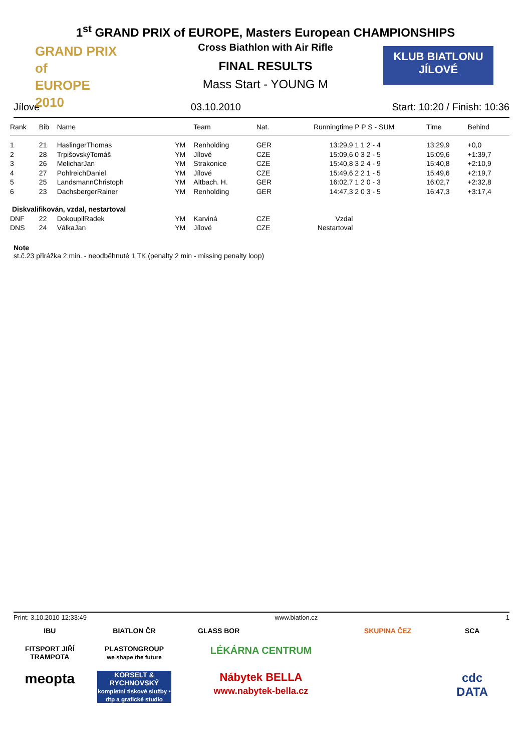GRAND PRIX
of
EUROPE 2010
KLUB BIATLONU
JÍLOVÉ
1<sup>st</sup> GRAND PRIX of EUROPE, Masters European CHAMPIONSHIPS
Cross Biathlon with Air Rifle
FINAL RESULTS
Mass Start - YOUNG M
Jílové 03.10.2010 Start: 10:20 / Finish: 10:36
| Rank | Bib | Name | | Team | Nat. | Runningtime | P P S - SUM | Time | Behind |
| --- | --- | --- | --- | --- | --- | --- | --- | --- | --- |
| 1 | 21 | HaslingerThomas | YM | Renholding | GER | 13:29,9 | 1 1 2 - 4 | 13:29,9 | +0,0 |
| 2 | 28 | TrpišovskýTomáš | YM | Jílové | CZE | 15:09,6 | 0 3 2 - 5 | 15:09,6 | +1:39,7 |
| 3 | 26 | MelicharJan | YM | Strakonice | CZE | 15:40,8 | 3 2 4 - 9 | 15:40,8 | +2:10,9 |
| 4 | 27 | PohlreichDaniel | YM | Jílové | CZE | 15:49,6 | 2 2 1 - 5 | 15:49,6 | +2:19,7 |
| 5 | 25 | LandsmannChristoph | YM | Altbach. H. | GER | 16:02,7 | 1 2 0 - 3 | 16:02,7 | +2:32,8 |
| 6 | 23 | DachsbergerRainer | YM | Renholding | GER | 14:47,3 | 2 0 3 - 5 | 16:47,3 | +3:17,4 |
| Diskvalifikován, vzdal, nestartoval | | | | | | | | | |
| DNF | 22 | DokoupilRadek | YM | Karviná | CZE | Vzdal | | | |
| DNS | 24 | VálkaJan | YM | Jílové | CZE | Nestartoval | | | |
Note
st.č.23 přirážka 2 min. - neodběhnuté 1 TK (penalty 2 min - missing penalty loop)
Print: 3.10.2010 12:33:49 www.biatlon.cz 1
IBU
BIATLON ČR
GLASS BOR
SKUPINA ČEZ
SCA
FITSPORT JIŘÍ TRAMPOTA
PLASTONGROUP
we shape the future
LÉKÁRNA CENTRUM
meopta
KORSELT & RYCHNOVSKÝ
kompletní tiskové služby • dtp a grafické studio
Nábytek BELLA
www.nabytek-bella.cz
cdc
DATA